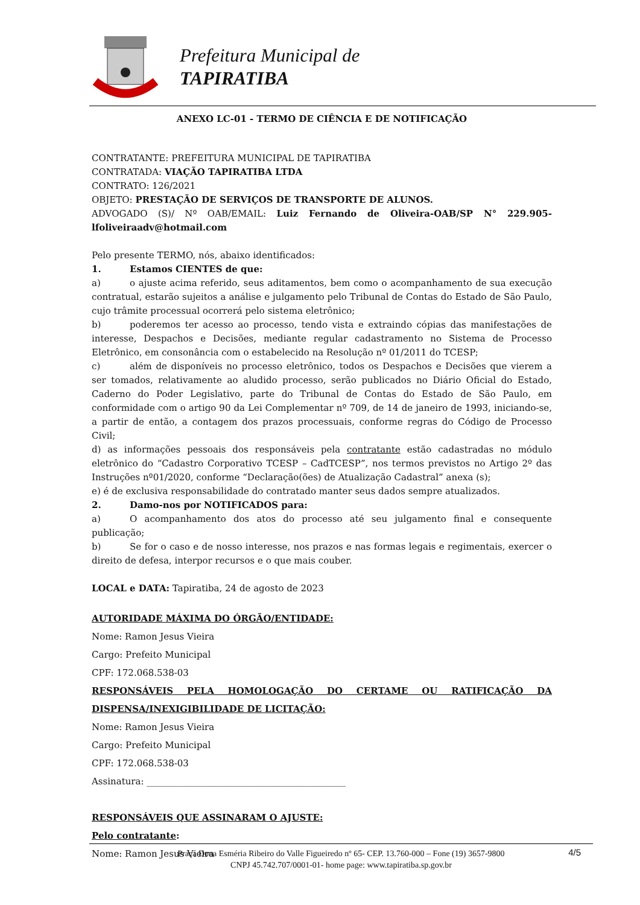Prefeitura Municipal de
TAPIRATIBA
ANEXO LC-01 - TERMO DE CIÊNCIA E DE NOTIFICAÇÃO
CONTRATANTE: PREFEITURA MUNICIPAL DE TAPIRATIBA
CONTRATADA: VIAÇÃO TAPIRATIBA LTDA
CONTRATO: 126/2021
OBJETO: PRESTAÇÃO DE SERVIÇOS DE TRANSPORTE DE ALUNOS.
ADVOGADO (S)/ Nº OAB/EMAIL: Luiz Fernando de Oliveira-OAB/SP N° 229.905-lfoliveiraadv@hotmail.com
Pelo presente TERMO, nós, abaixo identificados:
1. Estamos CIENTES de que:
a) o ajuste acima referido, seus aditamentos, bem como o acompanhamento de sua execução contratual, estarão sujeitos a análise e julgamento pelo Tribunal de Contas do Estado de São Paulo, cujo trâmite processual ocorrerá pelo sistema eletrônico;
b) poderemos ter acesso ao processo, tendo vista e extraindo cópias das manifestações de interesse, Despachos e Decisões, mediante regular cadastramento no Sistema de Processo Eletrônico, em consonância com o estabelecido na Resolução nº 01/2011 do TCESP;
c) além de disponíveis no processo eletrônico, todos os Despachos e Decisões que vierem a ser tomados, relativamente ao aludido processo, serão publicados no Diário Oficial do Estado, Caderno do Poder Legislativo, parte do Tribunal de Contas do Estado de São Paulo, em conformidade com o artigo 90 da Lei Complementar nº 709, de 14 de janeiro de 1993, iniciando-se, a partir de então, a contagem dos prazos processuais, conforme regras do Código de Processo Civil;
d) as informações pessoais dos responsáveis pela contratante estão cadastradas no módulo eletrônico do “Cadastro Corporativo TCESP – CadTCESP”, nos termos previstos no Artigo 2º das Instruções nº01/2020, conforme “Declaração(ões) de Atualização Cadastral” anexa (s);
e) é de exclusiva responsabilidade do contratado manter seus dados sempre atualizados.
2. Damo-nos por NOTIFICADOS para:
a) O acompanhamento dos atos do processo até seu julgamento final e consequente publicação;
b) Se for o caso e de nosso interesse, nos prazos e nas formas legais e regimentais, exercer o direito de defesa, interpor recursos e o que mais couber.
LOCAL e DATA: Tapiratiba, 24 de agosto de 2023
AUTORIDADE MÁXIMA DO ÓRGÃO/ENTIDADE:
Nome: Ramon Jesus Vieira
Cargo: Prefeito Municipal
CPF: 172.068.538-03
RESPONSÁVEIS PELA HOMOLOGAÇÃO DO CERTAME OU RATIFICAÇÃO DA DISPENSA/INEXIGIBILIDADE DE LICITAÇÃO:
Nome: Ramon Jesus Vieira
Cargo: Prefeito Municipal
CPF: 172.068.538-03
Assinatura: ____________________________________________
RESPONSÁVEIS QUE ASSINARAM O AJUSTE:
Pelo contratante:
Nome: Ramon Jesus Vieira
Praça Dona Esméria Ribeiro do Valle Figueiredo nº 65- CEP. 13.760-000 – Fone (19) 3657-9800
CNPJ 45.742.707/0001-01- home page: www.tapiratiba.sp.gov.br
4/5